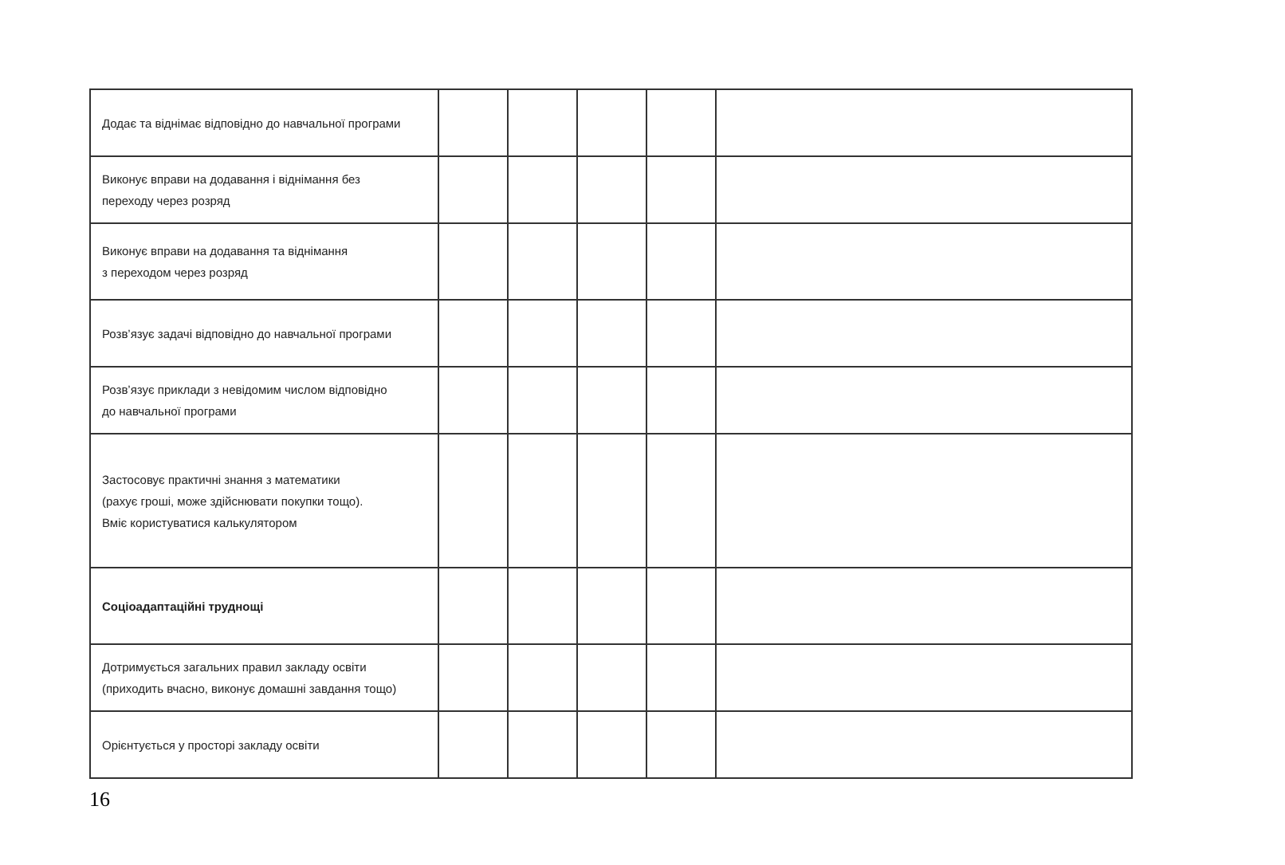| Додає та віднімає відповідно до навчальної програми | | | | | |
| Виконує вправи на додавання і віднімання без переходу через розряд | | | | | |
| Виконує вправи на додавання та віднімання з переходом через розряд | | | | | |
| Розв’язує задачі відповідно до навчальної програми | | | | | |
| Розв’язує приклади з невідомим числом відповідно до навчальної програми | | | | | |
| Застосовує практичні знання з математики (рахує гроші, може здійснювати покупки тощо). Вміє користуватися калькулятором | | | | | |
| Соціоадаптаційні труднощі | | | | | |
| Дотримується загальних правил закладу освіти (приходить вчасно, виконує домашні завдання тощо) | | | | | |
| Орієнтується у просторі закладу освіти | | | | | |
16